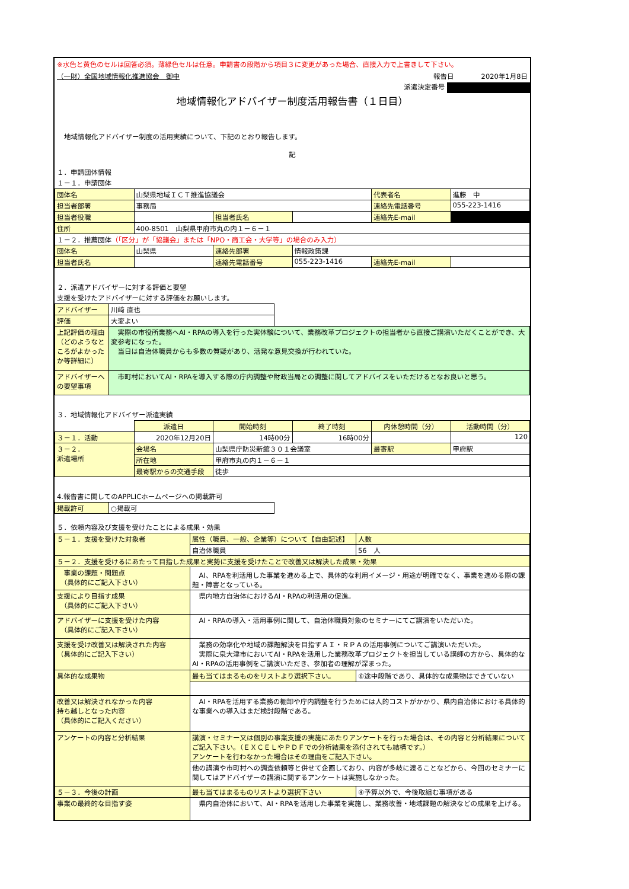※水色と黄色のセルは回答必須。薄緑色セルは任意。申請書の段階から項目３に変更があった場合、直接入力で上書きして下さい。
（一財）全国地域情報化推進協会　御中 報告日　　　　2020年1月8日
派遣決定番号
地域情報化アドバイザー制度活用報告書（１日目）
地域情報化アドバイザー制度の活用実績について、下記のとおり報告します。
記
１．申請団体情報
１－１．申請団体
| 団体名 | 山梨県地域ＩＣＴ推進協議会 | | | 代表者名 | 進藤 中 |
| 担当者部署 | 事務局 | | | 連絡先電話番号 | 055-223-1416 |
| 担当者役職 | | 担当者氏名 | | 連絡先E-mail | |
| 住所 | 400-8501 山梨県甲府市丸の内１－６－１ | | | | |
| １－２．推薦団体 （「区分」が「協議会」または「NPO・商工会・大学等」の場合のみ入力） | | | | | |
| 団体名 | 山梨県 | 連絡先部署 | 情報政策課 | | |
| 担当者氏名 | | 連絡先電話番号 | 055-223-1416 | 連絡先E-mail | |
２．派遣アドバイザーに対する評価と要望
支援を受けたアドバイザーに対する評価をお願いします。
| アドバイザー | 川﨑 直也 | |
| 評価 | 大変よい | |
| 上記評価の理由（どのようなところがよかったか等詳細に） | 実際の市役所業務へAI・RPAの導入を行った実体験について、業務改革プロジェクトの担当者から直接ご講演いただくことができ、大変参考になった。 当日は自治体職員からも多数の質疑があり、活発な意見交換が行われていた。 | |
| アドバイザーへの要望事項 | 市町村においてAI・RPAを導入する際の庁内調整や財政当局との調整に関してアドバイスをいただけるとなお良いと思う。 | |
３．地域情報化アドバイザー派遣実績
| | 派遣日 | 開始時刻 | 終了時刻 | 内休憩時間（分） | 活動時間（分） |
| ３－１．活動 | 2020年12月20日 | 14時00分 | 16時00分 | | 120 |
| ３－２． 派遣場所 | 会場名 | 山梨県庁防災新館３０１会議室 | | 最寄駅 | 甲府駅 |
| | 所在地 | 甲府市丸の内１－６－１ | | | |
| | 最寄駅からの交通手段 | 徒歩 | | | |
4.報告書に関してのAPPLICホームページへの掲載許可
| 掲載許可 | ○掲載可 | |
５．依頼内容及び支援を受けたことによる成果・効果
| ５－１．支援を受けた対象者 | 属性（職員、一般、企業等）について【自由記述】 | 人数 |
| | 自治体職員 | 56 人 |
| ５－２．支援を受けるにあたって目指した成果と実勢に支援を受けたことで改善又は解決した成果・効果 | | |
| 事業の課題・問題点 （具体的にご記入下さい） | AI、RPAを利活用した事業を進める上で、具体的な利用イメージ・用途が明確でなく、事業を進める際の課題・障害となっている。 | |
| 支援により目指す成果 （具体的にご記入下さい） | 県内地方自治体におけるAI・RPAの利活用の促進。 | |
| アドバイザーに支援を受けた内容 （具体的にご記入下さい） | AI・RPAの導入・活用事例に関して、自治体職員対象のセミナーにてご講演をいただいた。 | |
| 支援を受け改善又は解決された内容 （具体的にご記入下さい） | 業務の効率化や地域の課題解決を目指すＡＩ・ＲＰＡの活用事例についてご講演いただいた。 実際に泉大津市においてAI・RPAを活用した業務改革プロジェクトを担当している講師の方から、具体的なAI・RPAの活用事例をご講演いただき、参加者の理解が深まった。 | |
| 具体的な成果物 | 最も当てはまるものをリストより選択下さい。 | ⑥途中段階であり、具体的な成果物はできていない |
| 改善又は解決されなかった内容 持ち越しとなった内容 （具体的にご記入ください） | AI・RPAを活用する業務の棚卸や庁内調整を行うためには人的コストがかかり、県内自治体における具体的な事業への導入はまだ検討段階である。 | |
| アンケートの内容と分析結果 | 講演・セミナー又は個別の事業支援の実施にあたりアンケートを行った場合は、その内容と分析結果についてご記入下さい。（ＥＸＣＥＬやＰＤＦでの分析結果を添付されても結構です。） アンケートを行わなかった場合はその理由をご記入下さい。 | |
| | 他の講演や市町村への調査依頼等と併せて企画しており、内容が多岐に渡ることなどから、今回のセミナーに関してはアドバイザーの講演に関するアンケートは実施しなかった。 | |
| ５－３．今後の計画 | 最も当てはまるものリストより選択下さい | ④予算以外で、今後取組む事項がある |
| 事業の最終的な目指す姿 | 県内自治体において、AI・RPAを活用した事業を実施し、業務改善・地域課題の解決などの成果を上げる。 | |